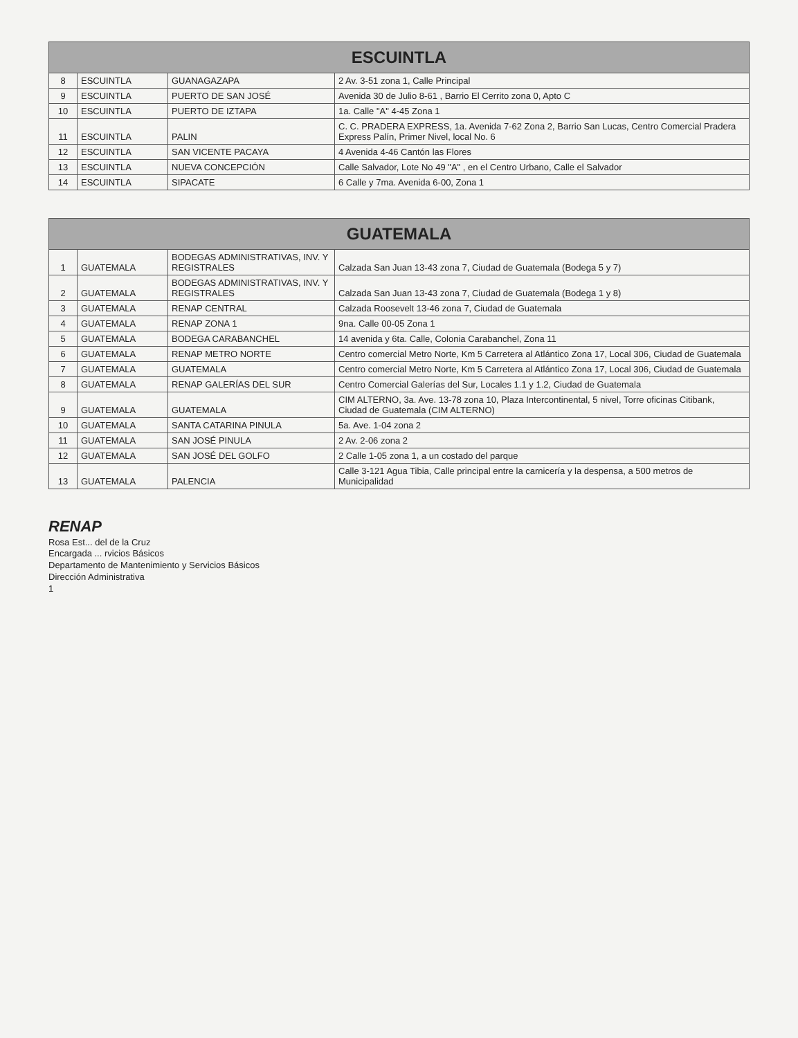| ESCUINTLA | | | |
| --- | --- | --- | --- |
| 8 | ESCUINTLA | GUANAGAZAPA | 2 Av. 3-51 zona 1, Calle Principal |
| 9 | ESCUINTLA | PUERTO DE SAN JOSÉ | Avenida 30 de Julio 8-61 , Barrio El Cerrito zona 0, Apto C |
| 10 | ESCUINTLA | PUERTO DE IZTAPA | 1a. Calle "A" 4-45 Zona 1 |
| 11 | ESCUINTLA | PALIN | C. C. PRADERA EXPRESS, 1a. Avenida 7-62 Zona 2, Barrio San Lucas, Centro Comercial Pradera Express Palín, Primer Nivel, local No. 6 |
| 12 | ESCUINTLA | SAN VICENTE PACAYA | 4 Avenida 4-46 Cantón las Flores |
| 13 | ESCUINTLA | NUEVA CONCEPCIÓN | Calle Salvador, Lote No 49 "A" , en el Centro Urbano, Calle el Salvador |
| 14 | ESCUINTLA | SIPACATE | 6 Calle y 7ma. Avenida 6-00, Zona 1 |
| GUATEMALA | | | |
| --- | --- | --- | --- |
| 1 | GUATEMALA | BODEGAS ADMINISTRATIVAS, INV. Y REGISTRALES | Calzada San Juan 13-43 zona 7, Ciudad de Guatemala (Bodega 5 y 7) |
| 2 | GUATEMALA | BODEGAS ADMINISTRATIVAS, INV. Y REGISTRALES | Calzada San Juan 13-43 zona 7, Ciudad de Guatemala (Bodega 1 y 8) |
| 3 | GUATEMALA | RENAP CENTRAL | Calzada Roosevelt 13-46 zona 7, Ciudad de Guatemala |
| 4 | GUATEMALA | RENAP ZONA 1 | 9na. Calle 00-05 Zona 1 |
| 5 | GUATEMALA | BODEGA CARABANCHEL | 14 avenida y 6ta. Calle, Colonia Carabanchel, Zona 11 |
| 6 | GUATEMALA | RENAP METRO NORTE | Centro comercial Metro Norte, Km 5 Carretera al Atlántico Zona 17, Local 306, Ciudad de Guatemala |
| 7 | GUATEMALA | GUATEMALA | Centro comercial Metro Norte, Km 5 Carretera al Atlántico Zona 17, Local 306, Ciudad de Guatemala |
| 8 | GUATEMALA | RENAP GALERÍAS DEL SUR | Centro Comercial Galerías del Sur, Locales 1.1 y 1.2, Ciudad de Guatemala |
| 9 | GUATEMALA | GUATEMALA | CIM ALTERNO, 3a. Ave. 13-78 zona 10, Plaza Intercontinental, 5 nivel, Torre oficinas Citibank, Ciudad de Guatemala (CIM ALTERNO) |
| 10 | GUATEMALA | SANTA CATARINA PINULA | 5a. Ave. 1-04 zona 2 |
| 11 | GUATEMALA | SAN JOSÉ PINULA | 2 Av. 2-06 zona 2 |
| 12 | GUATEMALA | SAN JOSÉ DEL GOLFO | 2 Calle 1-05 zona 1, a un costado del parque |
| 13 | GUATEMALA | PALENCIA | Calle 3-121 Agua Tibia, Calle principal entre la carnicería y la despensa, a 500 metros de Municipalidad |
RENAP
Rosa Est... del de la Cruz
Encargada ... rvicios Básicos
Departamento de Mantenimiento y Servicios Básicos
Dirección Administrativa
1